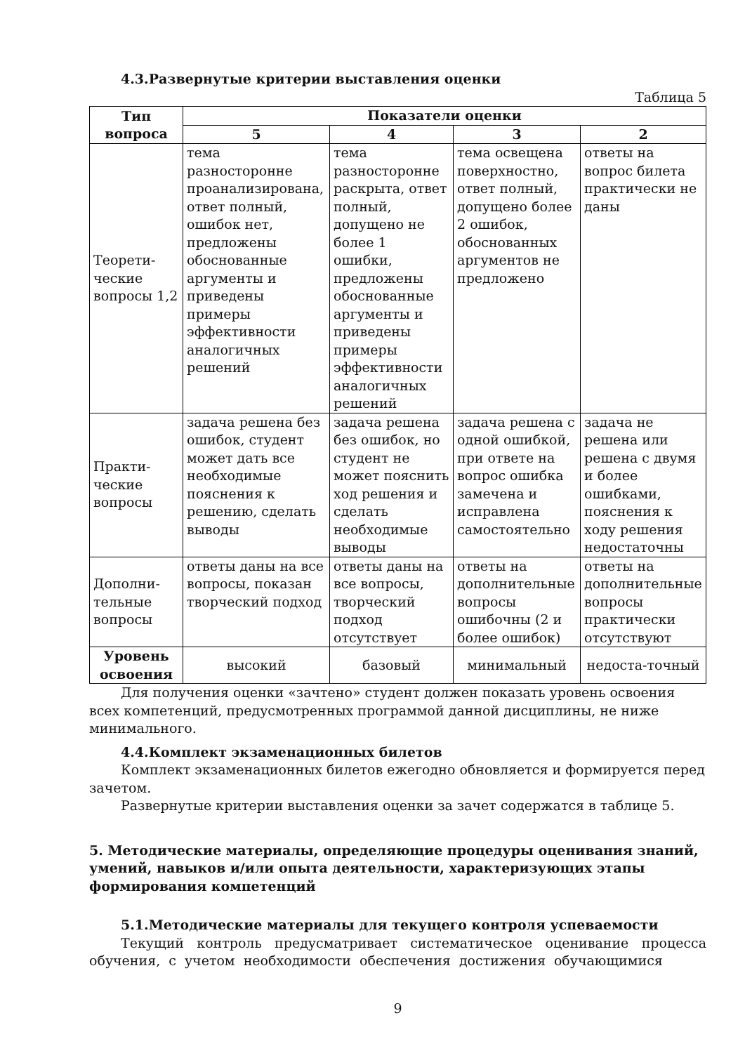4.3.Развернутые критерии выставления оценки
Таблица 5
| Тип вопроса | Показатели оценки | | | |
| --- | --- | --- | --- | --- |
| | 5 | 4 | 3 | 2 |
| Теорети-ческие вопросы 1,2 | тема разносторонне проанализирована, ответ полный, ошибок нет, предложены обоснованные аргументы и приведены примеры эффективности аналогичных решений | тема разносторонне раскрыта, ответ полный, допущено не более 1 ошибки, предложены обоснованные аргументы и приведены примеры эффективности аналогичных решений | тема освещена поверхностно, ответ полный, допущено более 2 ошибок, обоснованных аргументов не предложено | ответы на вопрос билета практически не даны |
| Практи-ческие вопросы | задача решена без ошибок, студент может дать все необходимые пояснения к решению, сделать выводы | задача решена без ошибок, но студент не может пояснить ход решения и сделать необходимые выводы | задача решена с одной ошибкой, при ответе на вопрос ошибка замечена и исправлена самостоятельно | задача не решена или решена с двумя и более ошибками, пояснения к ходу решения недостаточны |
| Дополни-тельные вопросы | ответы даны на все вопросы, показан творческий подход | ответы даны на все вопросы, творческий подход отсутствует | ответы на дополнительные вопросы ошибочны (2 и более ошибок) | ответы на дополнительные вопросы практически отсутствуют |
| Уровень освоения | высокий | базовый | минимальный | недоста-точный |
Для получения оценки «зачтено» студент должен показать уровень освоения всех компетенций, предусмотренных программой данной дисциплины, не ниже минимального.
4.4.Комплект экзаменационных билетов
Комплект экзаменационных билетов ежегодно обновляется и формируется перед зачетом.
Развернутые критерии выставления оценки за зачет содержатся в таблице 5.
5. Методические материалы, определяющие процедуры оценивания знаний, умений, навыков и/или опыта деятельности, характеризующих этапы формирования компетенций
5.1.Методические материалы для текущего контроля успеваемости
Текущий контроль предусматривает систематическое оценивание процесса обучения, с учетом необходимости обеспечения достижения обучающимися
9